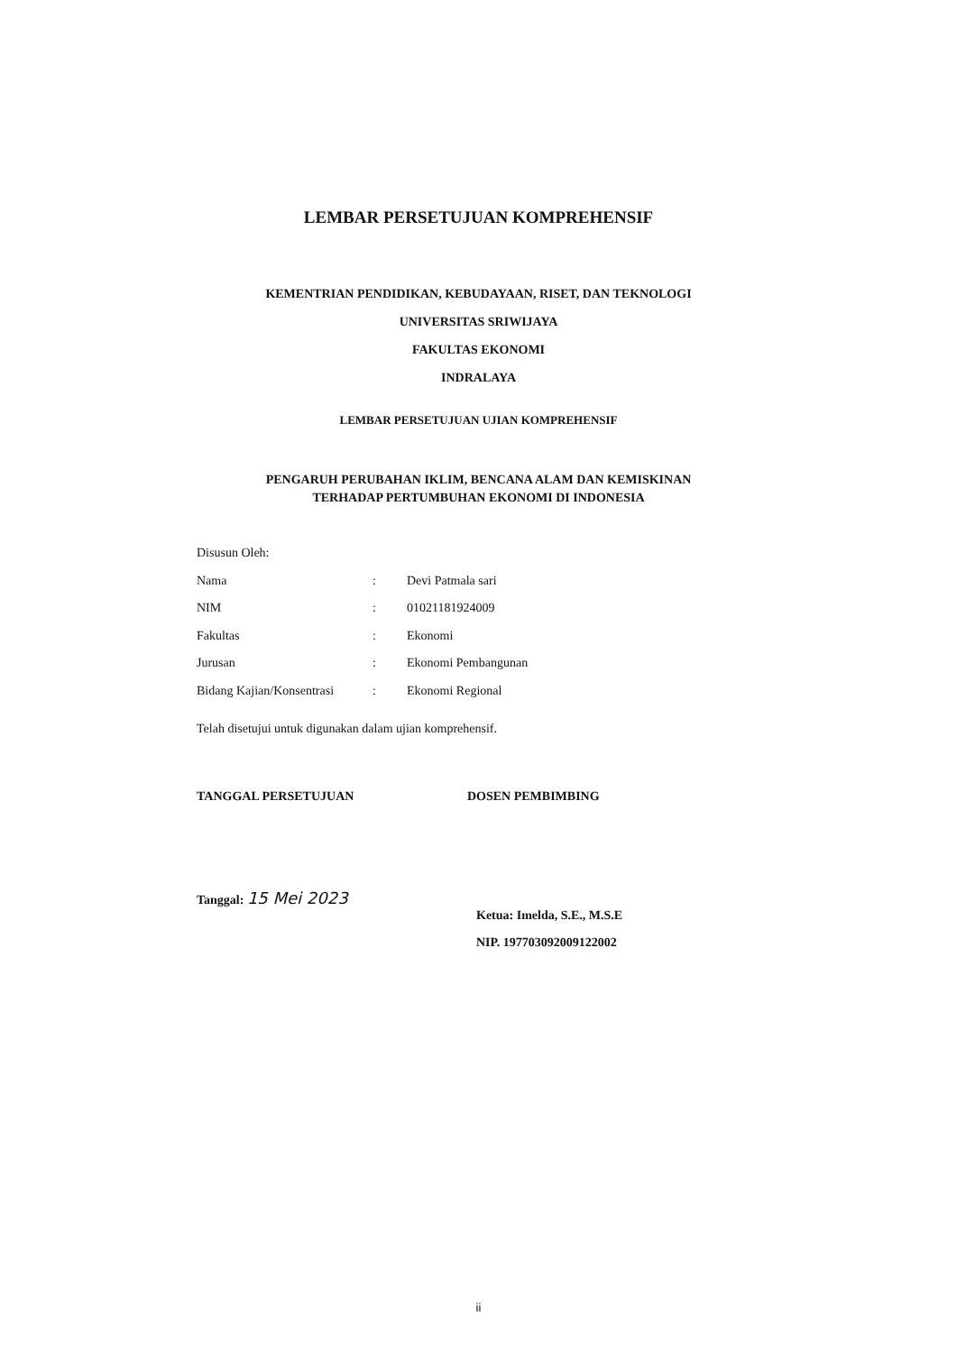LEMBAR PERSETUJUAN KOMPREHENSIF
KEMENTRIAN PENDIDIKAN, KEBUDAYAAN, RISET, DAN TEKNOLOGI
UNIVERSITAS SRIWIJAYA
FAKULTAS EKONOMI
INDRALAYA
LEMBAR PERSETUJUAN UJIAN KOMPREHENSIF
PENGARUH PERUBAHAN IKLIM, BENCANA ALAM DAN KEMISKINAN
TERHADAP PERTUMBUHAN EKONOMI DI INDONESIA
Disusun Oleh:
Nama: Devi Patmala sari
NIM: 01021181924009
Fakultas: Ekonomi
Jurusan: Ekonomi Pembangunan
Bidang Kajian/Konsentrasi: Ekonomi Regional
Telah disetujui untuk digunakan dalam ujian komprehensif.
TANGGAL PERSETUJUAN DOSEN PEMBIMBING
Tanggal: 15 Mei 2023
Ketua: Imelda, S.E., M.S.E
NIP. 197703092009122002
ii